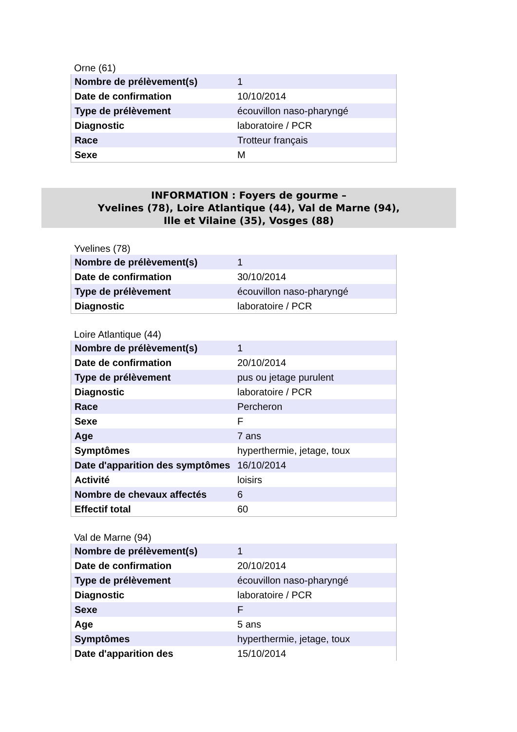Orne (61)
| Nombre de prélèvement(s) | 1 |
| Date de confirmation | 10/10/2014 |
| Type de prélèvement | écouvillon naso-pharyngé |
| Diagnostic | laboratoire / PCR |
| Race | Trotteur français |
| Sexe | M |
INFORMATION : Foyers de gourme –
Yvelines (78), Loire Atlantique (44), Val de Marne (94),
Ille et Vilaine (35), Vosges (88)
Yvelines (78)
| Nombre de prélèvement(s) | 1 |
| Date de confirmation | 30/10/2014 |
| Type de prélèvement | écouvillon naso-pharyngé |
| Diagnostic | laboratoire / PCR |
Loire Atlantique (44)
| Nombre de prélèvement(s) | 1 |
| Date de confirmation | 20/10/2014 |
| Type de prélèvement | pus ou jetage purulent |
| Diagnostic | laboratoire / PCR |
| Race | Percheron |
| Sexe | F |
| Age | 7 ans |
| Symptômes | hyperthermie, jetage, toux |
| Date d'apparition des symptômes | 16/10/2014 |
| Activité | loisirs |
| Nombre de chevaux affectés | 6 |
| Effectif total | 60 |
Val de Marne (94)
| Nombre de prélèvement(s) | 1 |
| Date de confirmation | 20/10/2014 |
| Type de prélèvement | écouvillon naso-pharyngé |
| Diagnostic | laboratoire / PCR |
| Sexe | F |
| Age | 5 ans |
| Symptômes | hyperthermie, jetage, toux |
| Date d'apparition des | 15/10/2014 |